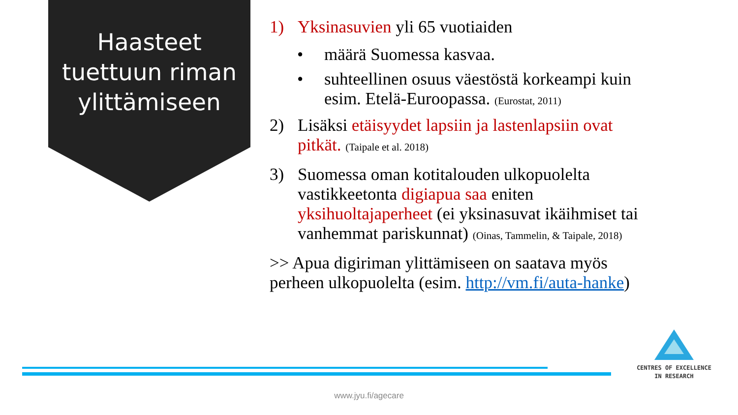Haasteet tuettuun riman ylittämiseen
1) Yksinasuvien yli 65 vuotiaiden
• määrä Suomessa kasvaa.
• suhteellinen osuus väestöstä korkeampi kuin esim. Etelä-Euroopassa. (Eurostat, 2011)
2) Lisäksi etäisyydet lapsiin ja lastenlapsiin ovat pitkät. (Taipale et al. 2018)
3) Suomessa oman kotitalouden ulkopuolelta vastikkeetonta digiapua saa eniten yksihuoltajaperheet (ei yksinasuvat ikäihmiset tai vanhemmat pariskunnat) (Oinas, Tammelin, & Taipale, 2018)
>> Apua digiriman ylittämiseen on saatava myös perheen ulkopuolelta (esim. http://vm.fi/auta-hanke)
CENTRES OF EXCELLENCE
IN RESEARCH
www.jyu.fi/agecare